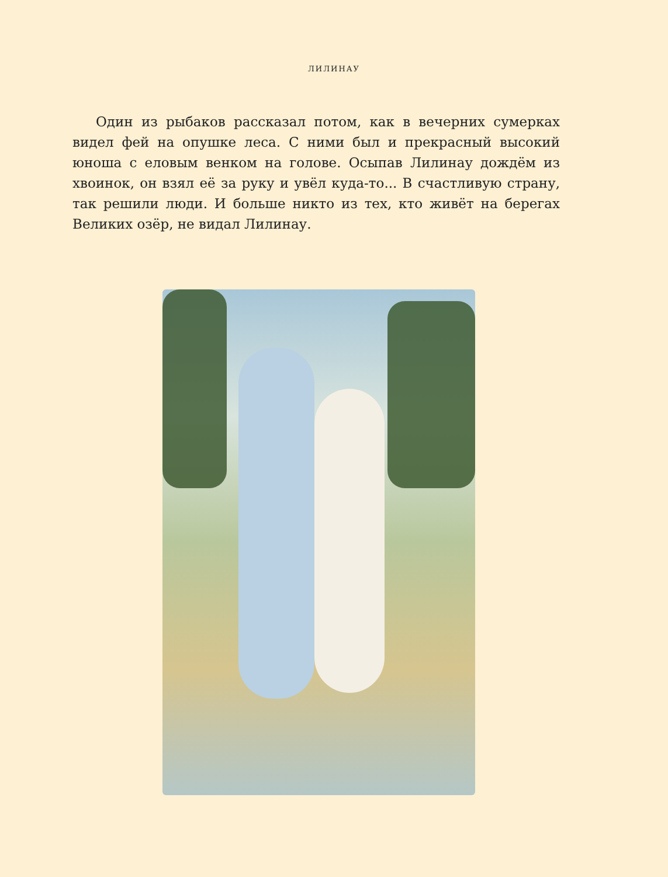ЛИЛИНАУ
Один из рыбаков рассказал потом, как в вечерних сумерках видел фей на опушке леса. С ними был и прекрасный высокий юноша с еловым венком на голове. Осыпав Лилинау дождём из хвоинок, он взял её за руку и увёл куда-то... В счастливую страну, так решили люди. И больше никто из тех, кто живёт на берегах Великих озёр, не видал Лилинау.